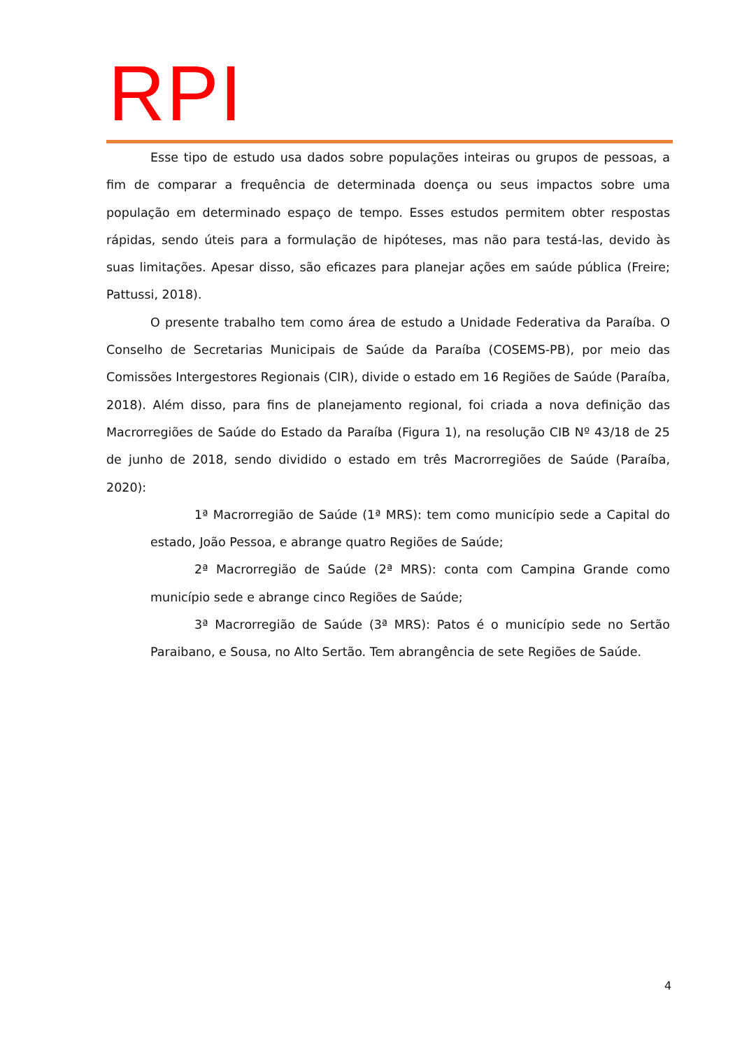RPI
Esse tipo de estudo usa dados sobre populações inteiras ou grupos de pessoas, a fim de comparar a frequência de determinada doença ou seus impactos sobre uma população em determinado espaço de tempo. Esses estudos permitem obter respostas rápidas, sendo úteis para a formulação de hipóteses, mas não para testá-las, devido às suas limitações. Apesar disso, são eficazes para planejar ações em saúde pública (Freire; Pattussi, 2018).
O presente trabalho tem como área de estudo a Unidade Federativa da Paraíba. O Conselho de Secretarias Municipais de Saúde da Paraíba (COSEMS-PB), por meio das Comissões Intergestores Regionais (CIR), divide o estado em 16 Regiões de Saúde (Paraíba, 2018). Além disso, para fins de planejamento regional, foi criada a nova definição das Macrorregiões de Saúde do Estado da Paraíba (Figura 1), na resolução CIB Nº 43/18 de 25 de junho de 2018, sendo dividido o estado em três Macrorregiões de Saúde (Paraíba, 2020):
1ª Macrorregião de Saúde (1ª MRS): tem como município sede a Capital do estado, João Pessoa, e abrange quatro Regiões de Saúde;
2ª Macrorregião de Saúde (2ª MRS): conta com Campina Grande como município sede e abrange cinco Regiões de Saúde;
3ª Macrorregião de Saúde (3ª MRS): Patos é o município sede no Sertão Paraibano, e Sousa, no Alto Sertão. Tem abrangência de sete Regiões de Saúde.
4